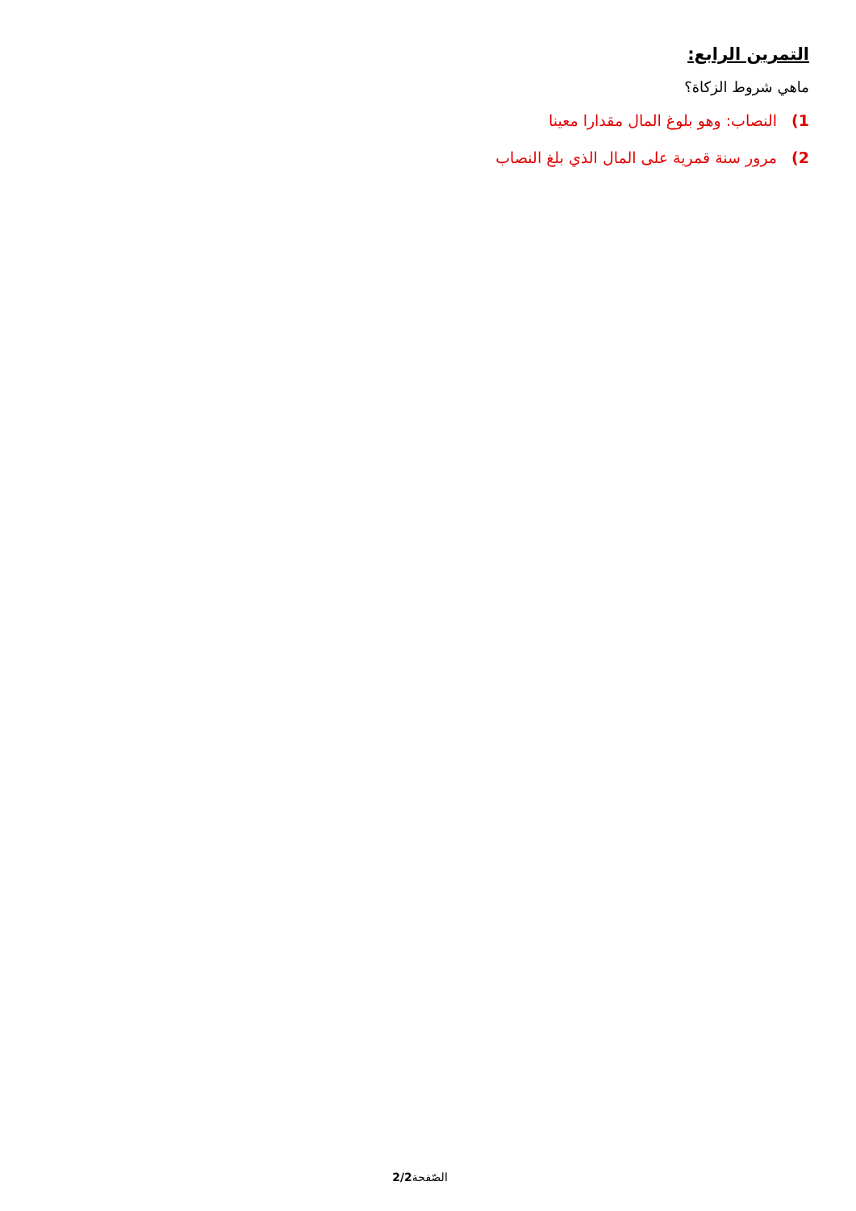التمرين الرابع:
ماهي شروط الزكاة؟
1) النصاب: وهو بلوغ المال مقدارا معينا
2) مرور سنة قمرية على المال الذي بلغ النصاب
الصّفحة2/2